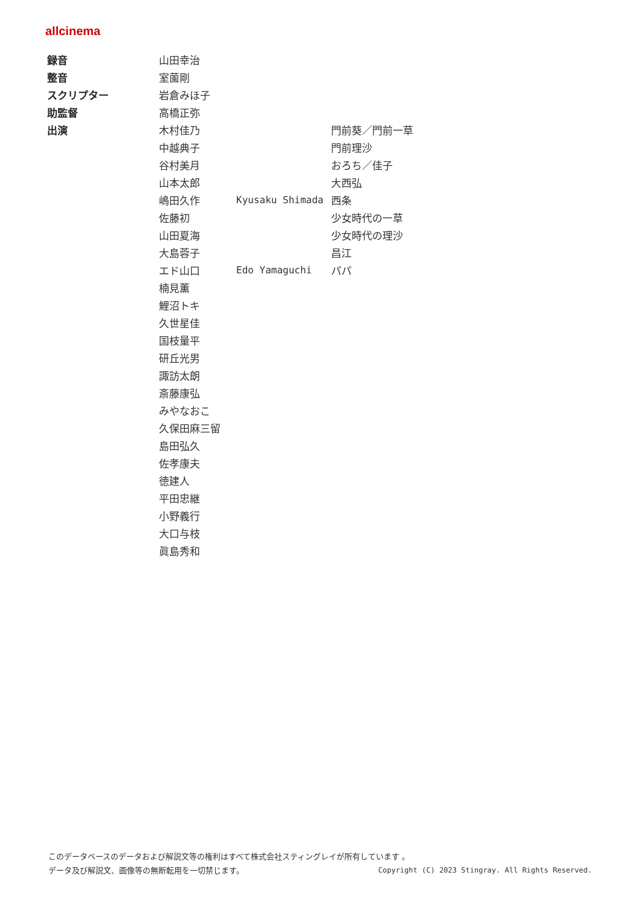allcinema
| 録音 | 山田幸治 | | |
| 整音 | 室薗剛 | | |
| スクリプター | 岩倉みほ子 | | |
| 助監督 | 高橋正弥 | | |
| 出演 | 木村佳乃 | | 門前葵／門前一草 |
| | 中越典子 | | 門前理沙 |
| | 谷村美月 | | おろち／佳子 |
| | 山本太郎 | | 大西弘 |
| | 嶋田久作 | Kyusaku Shimada | 西条 |
| | 佐藤初 | | 少女時代の一草 |
| | 山田夏海 | | 少女時代の理沙 |
| | 大島蓉子 | | 昌江 |
| | エド山口 | Edo Yamaguchi | パパ |
| | 楠見薫 | | |
| | 鯉沼トキ | | |
| | 久世星佳 | | |
| | 国枝量平 | | |
| | 研丘光男 | | |
| | 諏訪太朗 | | |
| | 斎藤康弘 | | |
| | みやなおこ | | |
| | 久保田麻三留 | | |
| | 島田弘久 | | |
| | 佐孝康夫 | | |
| | 徳建人 | | |
| | 平田忠継 | | |
| | 小野義行 | | |
| | 大口与枝 | | |
| | 眞島秀和 | | |
このデータベースのデータおよび解説文等の権利はすべて株式会社スティングレイが所有しています 。
Copyright (C) 2023 Stingray. All Rights Reserved. データ及び解説文、画像等の無断転用を一切禁じます。